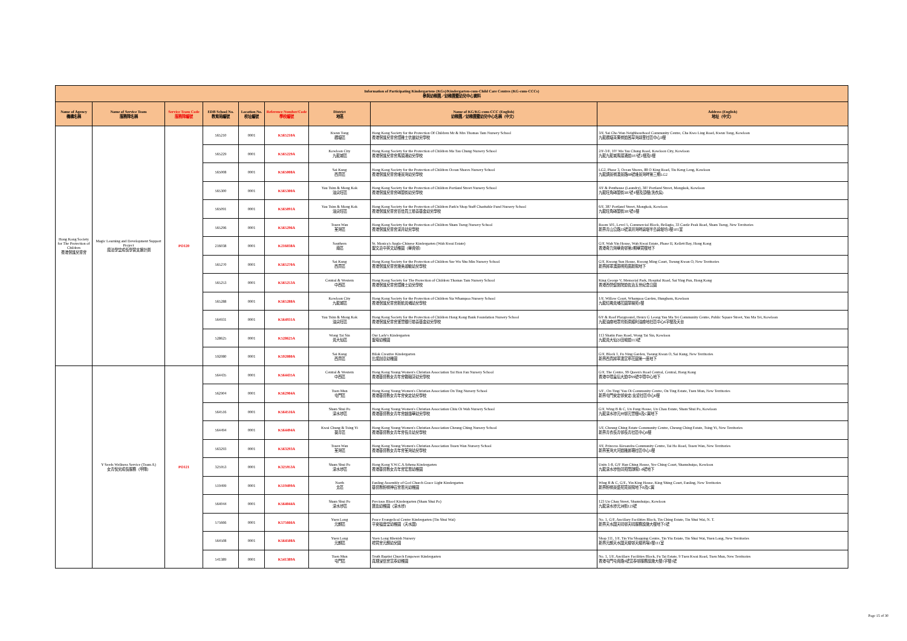| Information of Participating Kindergartens (KGs)/Kindergarten-cum-Child Care Centres (KG-cum-CCCs) 參與幼稚園／幼稚園暨幼兒中心資料 | | | | | | | | |
| --- | --- | --- | --- | --- | --- | --- | --- | --- |
| Name of Agency 機構名稱 | Name of Service Team 服務隊名稱 | Service Team Code 服務隊編號 | EDB School No. 教育局編號 | Location No. 校址編號 | Reference Number/Code 學校編號 | District 地區 | Name of KG/KG-cum-CCC (English) 幼稚園／幼稚園暨幼兒中心名稱（中文） | Address (English) 地址（中文） |
| Hong Kong Society for The Protection of Children 香港保護兒童會 | Magic Learning and Development Support Project 魔法學堂成長學習支援計劃 | PO120 | 565210 | 0001 | K565210A | Kwun Tong 觀塘區 | Hong Kong Society for the Protection Of Children Mr & Mrs Thomas Tam Nursery School 香港保護兒童會譚雅士伉儷幼兒學校 | 3/F, Sai Cho Wan Neighbourhood Community Centre, Cha Kwo Ling Road, Kwun Tong, Kowloon 九龍觀塘茶果嶺道茜草灣鄰里社區中心3樓 |
| | | | 565229 | 0001 | K565229A | Kowloon City 九龍城區 | Hong Kong Society for the Protection of Children Ma Tau Chung Nursery School 香港保護兒童會馬頭涌幼兒學校 | 2/F-3/F, 107 Ma Tau Chung Road, Kowloon City, Kowloon 九龍九龍城馬頭涌道107號2樓及3樓 |
| | | | 565008 | 0001 | K565008A | Sai Kung 西貢區 | Hong Kong Society for the Protection of Children Ocean Shores Nursery School 香港保護兒童會維景灣幼兒學校 | LG2, Phase 3, Ocean Shores, 88 O King Road, Tiu Keng Leng, Kowloon 九龍調景嶺澳景路88號維景灣畔第三期LG2 |
| | | | 565300 | 0001 | K565300A | Yau Tsim & Mong Kok 油尖旺區 | Hong Kong Society for the Protection of Children Portland Street Nursery School 香港保護兒童會砵蘭街幼兒學校 | 4/F & Penthouse (Laundry), 387 Portland Street, Mongkok, Kowloon 九龍旺角砵蘭街387號4樓及頂樓(洗衣房) |
| | | | 565091 | 0001 | K565091A | Yau Tsim & Mong Kok 油尖旺區 | Hong Kong Society for the Protection of Children Park'n Shop Staff Charitable Fund Nursery School 香港保護兒童會百佳員工慈善基金幼兒學校 | 6/F, 387 Portland Street, Mongkok, Kowloon 九龍旺角砵蘭街387號6樓 |
| | | | 565296 | 0001 | K565296A | Tsuen Wan 荃灣區 | Hong Kong Society for the Protection of Children Sham Tseng Nursery School 香港保護兒童會深井幼兒學校 | Room 501, Level 5, Commercial Block, Bellagio, 33 Castle Peak Road, Sham Tseng, New Territories 新界青山公路33號深井灣畔碧堤半島碧堤坊5樓501室 |
| | | | 216038 | 0001 | K216038A | Southern 南區 | St. Monica's Anglo-Chinese Kindergarten (Wah Kwai Estate) 聖文嘉中英文幼稚園（華貴邨） | G/F, Wah Yin House, Wah Kwai Estate, Phase II, Kellett Bay, Hong Kong 香港奇力灣華貴邨第2期華賢樓地下 |
| | | | 565270 | 0001 | K565270A | Sai Kung 西貢區 | Hong Kong Society for the Protection of Children Sze Wu Shu Min Nursery School 香港保護兒童會施吳淑敏幼兒學校 | G/F, Kwong Sun House, Kwong Ming Court, Tseung Kwan O, New Territories 新界將軍澳廣明苑廣新閣地下 |
| | | | 565253 | 0001 | K565253A | Central & Western 中西區 | Hong Kong Society for The Protection of Children Thomas Tam Nursery School 香港保護兒童會譚雅士幼兒學校 | King George V, Memorial Park, Hospital Road, Sai Ying Pun, Hong Kong 香港西營盤醫院道佐治五世紀念公園 |
| | | | 565288 | 0001 | K565288A | Kowloon City 九龍城區 | Hong Kong Society for the Protection of Children Sia Whampoa Nursery School 香港保護兒童會新航黃埔幼兒學校 | 1/F, Willow Court, Whampoa Garden, Hunghom, Kowloon 九龍紅磡黃埔花園翠楊苑1樓 |
| | | | 564931 | 0001 | K564931A | Yau Tsim & Mong Kok 油尖旺區 | Hong Kong Society for the Protection of Children Hong Kong Bank Foundation Nursery School 香港保護兒童會滙豐銀行慈善基金幼兒學校 | 6/F & Roof Playground, Henry G Leong Yau Ma Tei Community Centre, Public Square Street, Yau Ma Tei, Kowloon 九龍油麻地眾坊街梁顯利油麻地社區中心6字樓及天台 |
| | | | 528625 | 0001 | K528625A | Wong Tai Sin 黃大仙區 | Our Lady's Kindergarten 聖母幼稚園 | 113 Shatin Pass Road, Wong Tai Sin, Kowloon 九龍黃大仙沙田坳道113號 |
| | | | 592080 | 0001 | K592080A | Sai Kung 西貢區 | Bilok Creative Kindergarten 比諾創意幼稚園 | G/F, Block 1, Fu Ning Garden, Tseung Kwan O, Sai Kung, New Territories 新界西貢將軍澳富寧花園第一座地下 |
| | Y Seeds Wellness Service (Team A) 女青悅兒成長服務（甲隊） | PO121 | 564435 | 0001 | K564435A | Central & Western 中西區 | Hong Kong Young Women's Christian Association Tai Hon Fan Nursery School 香港基督教女青年會戴翰芬幼兒學校 | G/F, The Centre, 99 Queen's Road Central, Central, Hong Kong 香港中環皇后大道中99號中環中心地下 |
| | | | 562904 | 0001 | K562904A | Tuen Mun 屯門區 | Hong Kong Young Women's Christian Association On Ting Nursery School 香港基督教女青年會安定幼兒學校 | 5/F , On Ting/ Yau Oi Community Centre, On Ting Estate, Tuen Mun, New Territories 新界屯門安定邨安定/友愛社區中心6樓 |
| | | | 564516 | 0001 | K564516A | Sham Shui Po 深水埗區 | Hong Kong Young Women's Christian Association Chiu Oi Wah Nursery School 香港基督教女青年會趙靄華幼兒學校 | G/F, Wing B & C, Un Fung House, Un Chau Estate, Sham Shui Po, Kowloon 九龍深水埗元州邨元豐樓B及C翼地下 |
| | | | 564494 | 0001 | K564494A | Kwai Chung & Tsing Yi 葵青區 | Hong Kong Young Women's Christian Association Cheung Ching Nursery School 香港基督教女青年會長青幼兒學校 | 5/F, Cheung Ching Estate Community Centre, Cheung Ching Estate, Tsing Yi, New Territories 新界青衣長青邨長青社區中心6樓 |
| | | | 563293 | 0001 | K563293A | Tsuen Wan 荃灣區 | Hong Kong Young Women's Christian Association Tsuen Wan Nursery School 香港基督教女青年會荃灣幼兒學校 | 4/F, Princess Alexandra Community Centre, Tai Ho Road, Tsuen Wan, New Territories 新界荃灣大河道雅麗珊社區中心5樓 |
| | | | 325953 | 0001 | K325953A | Sham Shui Po 深水埗區 | Hong Kong Y.W.C.A Athena Kindergarten 香港基督教女青年會宏恩幼稚園 | Units 1-8, G/F Han Ching House, Yee Ching Court, Shamshuipo, Kowloon 九龍深水埗怡靖苑閒靜閣1-8號地下 |
| | | | 519499 | 0001 | K519499A | North 北區 | Fanling Assembly of God Church Grace Light Kindergarten 基督教粉嶺神召會恩光幼稚園 | Wing B & C, G/F., Yin King House, King Shing Court, Fanling, New Territories 新界粉嶺景盛苑賢景閣地下B及C翼 |
| | | | 564044 | 0001 | K564044A | Sham Shui Po 深水埗區 | Precious Blood Kindergarten (Sham Shui Po) 寶血幼稚園（深水埗） | 123 Un Chau Street, Shamshuipo, Kowloon 九龍深水埗元洲街123號 |
| | | | 575666 | 0001 | K575666A | Yuen Long 元朗區 | Peace Evangelical Centre Kindergarten (Tin Shui Wai) 平安福音堂幼稚園（天水圍） | No. 1, G/F, Ancillary Facilities Block, Tin Ching Estate, Tin Shui Wai, N. T. 新界天水圍天晴邨天晴服務設施大樓地下1號 |
| | | | 564508 | 0001 | K564508A | Yuen Long 元朗區 | Yuen Long Rhenish Nursery 禮賢會元朗幼兒園 | Shop 111, 1/F, Tin Yiu Shopping Centre, Tin Yiu Estate, Tin Shui Wai, Yuen Long, New Territories 新界元朗天水圍天耀邨天耀商場1樓111室 |
| | | | 541389 | 0001 | K541389A | Tuen Mun 屯門區 | Truth Baptist Church Empower Kindergarten 真理浸信會富泰幼稚園 | No. 1, 1/F, Ancillary Facilities Block, Fu Tai Estate, 9 Tuen Kwai Road, Tuen Mun, New Territories 香港屯門屯貴路9號富泰邨服務設施大樓1字樓1號 |
Page 15 of 30